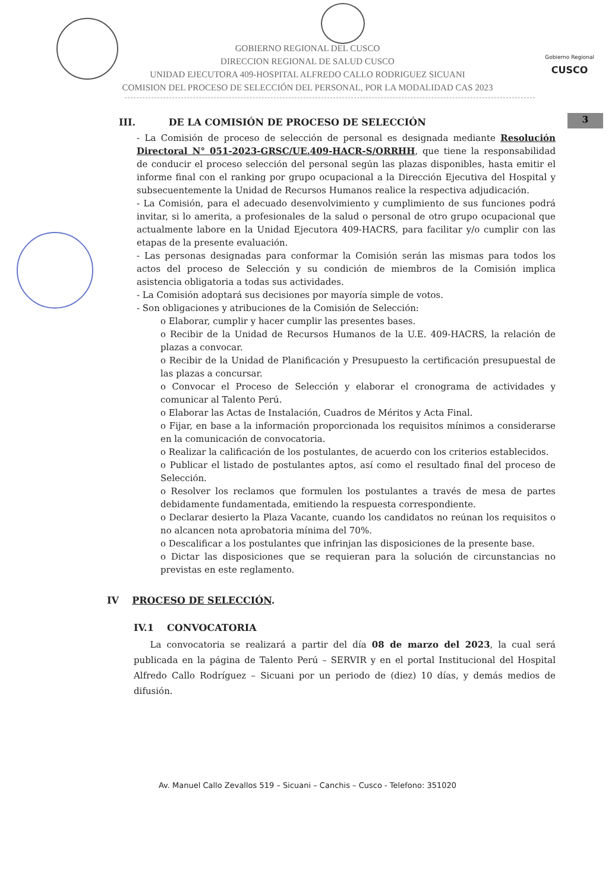Gobierno Regional
CUSCO
3
GOBIERNO REGIONAL DEL CUSCO
DIRECCION REGIONAL DE SALUD CUSCO
UNIDAD EJECUTORA 409-HOSPITAL ALFREDO CALLO RODRIGUEZ SICUANI
COMISION DEL PROCESO DE SELECCIÓN DEL PERSONAL, POR LA MODALIDAD CAS 2023
III. DE LA COMISIÓN DE PROCESO DE SELECCIÓN
- La Comisión de proceso de selección de personal es designada mediante Resolución Directoral N° 051-2023-GRSC/UE.409-HACR-S/ORRHH, que tiene la responsabilidad de conducir el proceso selección del personal según las plazas disponibles, hasta emitir el informe final con el ranking por grupo ocupacional a la Dirección Ejecutiva del Hospital y subsecuentemente la Unidad de Recursos Humanos realice la respectiva adjudicación.
- La Comisión, para el adecuado desenvolvimiento y cumplimiento de sus funciones podrá invitar, si lo amerita, a profesionales de la salud o personal de otro grupo ocupacional que actualmente labore en la Unidad Ejecutora 409-HACRS, para facilitar y/o cumplir con las etapas de la presente evaluación.
- Las personas designadas para conformar la Comisión serán las mismas para todos los actos del proceso de Selección y su condición de miembros de la Comisión implica asistencia obligatoria a todas sus actividades.
- La Comisión adoptará sus decisiones por mayoría simple de votos.
- Son obligaciones y atribuciones de la Comisión de Selección:
o Elaborar, cumplir y hacer cumplir las presentes bases.
o Recibir de la Unidad de Recursos Humanos de la U.E. 409-HACRS, la relación de plazas a convocar.
o Recibir de la Unidad de Planificación y Presupuesto la certificación presupuestal de las plazas a concursar.
o Convocar el Proceso de Selección y elaborar el cronograma de actividades y comunicar al Talento Perú.
o Elaborar las Actas de Instalación, Cuadros de Méritos y Acta Final.
o Fijar, en base a la información proporcionada los requisitos mínimos a considerarse en la comunicación de convocatoria.
o Realizar la calificación de los postulantes, de acuerdo con los criterios establecidos.
o Publicar el listado de postulantes aptos, así como el resultado final del proceso de Selección.
o Resolver los reclamos que formulen los postulantes a través de mesa de partes debidamente fundamentada, emitiendo la respuesta correspondiente.
o Declarar desierto la Plaza Vacante, cuando los candidatos no reúnan los requisitos o no alcancen nota aprobatoria mínima del 70%.
o Descalificar a los postulantes que infrinjan las disposiciones de la presente base.
o Dictar las disposiciones que se requieran para la solución de circunstancias no previstas en este reglamento.
IV PROCESO DE SELECCIÓN.
IV.1 CONVOCATORIA
La convocatoria se realizará a partir del día 08 de marzo del 2023, la cual será publicada en la página de Talento Perú – SERVIR y en el portal Institucional del Hospital Alfredo Callo Rodríguez – Sicuani por un periodo de (diez) 10 días, y demás medios de difusión.
Av. Manuel Callo Zevallos 519 – Sicuani – Canchis – Cusco - Telefono: 351020